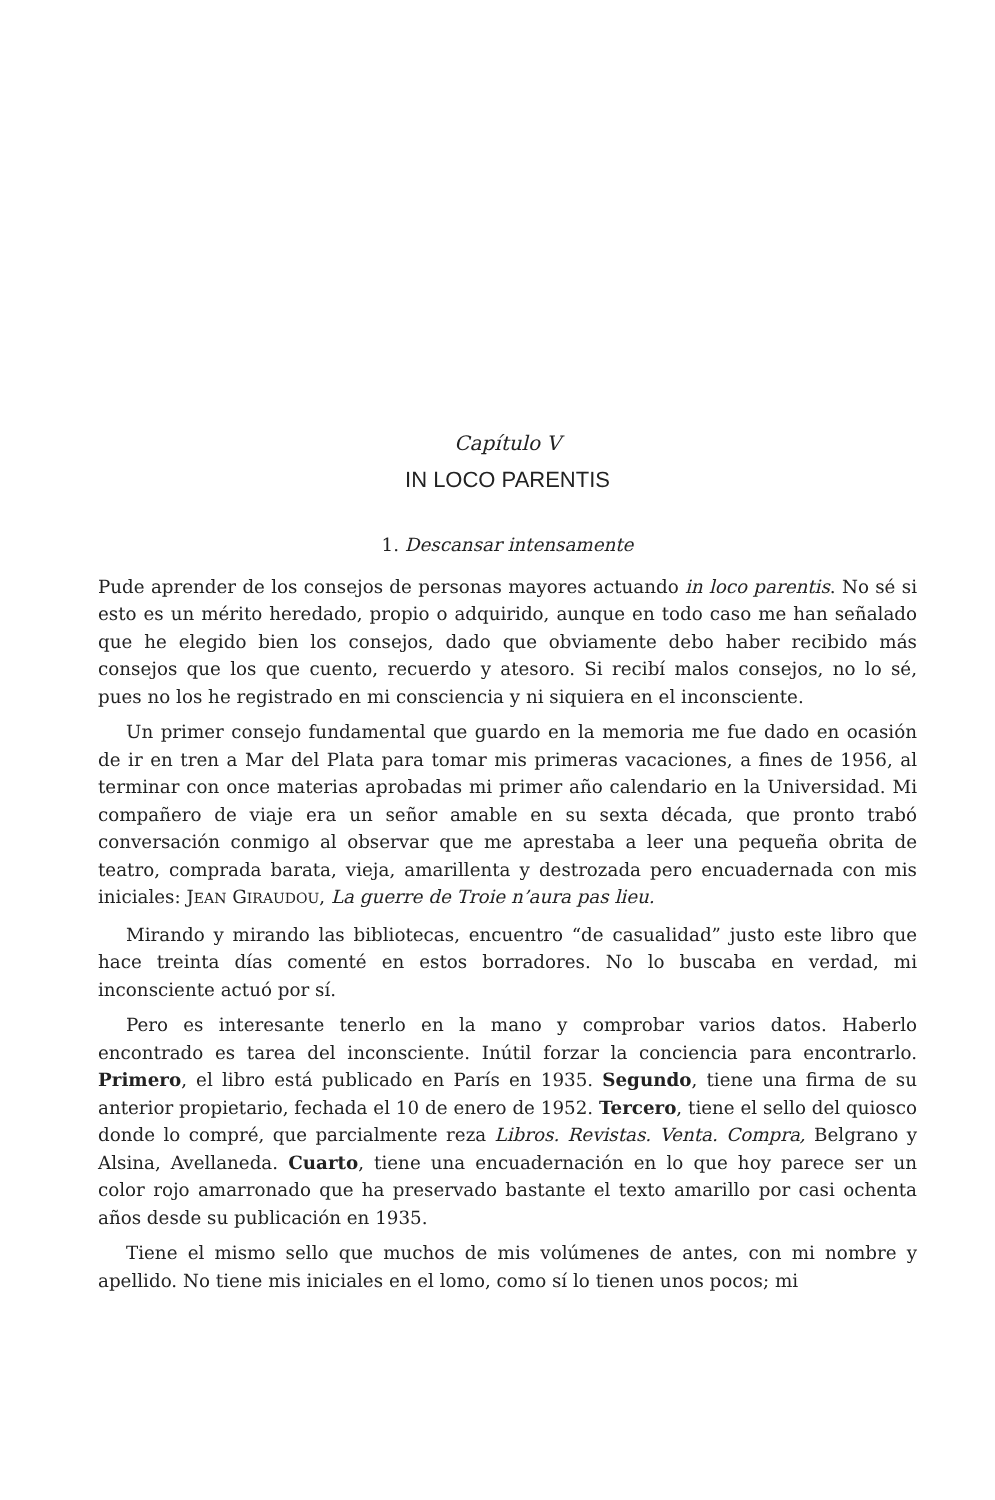Capítulo V
IN LOCO PARENTIS
1. Descansar intensamente
Pude aprender de los consejos de personas mayores actuando in loco parentis. No sé si esto es un mérito heredado, propio o adquirido, aunque en todo caso me han señalado que he elegido bien los consejos, dado que obviamente debo haber recibido más consejos que los que cuento, recuerdo y atesoro. Si recibí malos consejos, no lo sé, pues no los he registrado en mi consciencia y ni siquiera en el inconsciente.
Un primer consejo fundamental que guardo en la memoria me fue dado en ocasión de ir en tren a Mar del Plata para tomar mis primeras vacaciones, a fines de 1956, al terminar con once materias aprobadas mi primer año calendario en la Universidad. Mi compañero de viaje era un señor amable en su sexta década, que pronto trabó conversación conmigo al observar que me aprestaba a leer una pequeña obrita de teatro, comprada barata, vieja, amarillenta y destrozada pero encuadernada con mis iniciales: JEAN GIRAUDOU, La guerre de Troie n’aura pas lieu.
Mirando y mirando las bibliotecas, encuentro “de casualidad” justo este libro que hace treinta días comenté en estos borradores. No lo buscaba en verdad, mi inconsciente actuó por sí.
Pero es interesante tenerlo en la mano y comprobar varios datos. Haberlo encontrado es tarea del inconsciente. Inútil forzar la conciencia para encontrarlo. Primero, el libro está publicado en París en 1935. Segundo, tiene una firma de su anterior propietario, fechada el 10 de enero de 1952. Tercero, tiene el sello del quiosco donde lo compré, que parcialmente reza Libros. Revistas. Venta. Compra, Belgrano y Alsina, Avellaneda. Cuarto, tiene una encuadernación en lo que hoy parece ser un color rojo amarronado que ha preservado bastante el texto amarillo por casi ochenta años desde su publicación en 1935.
Tiene el mismo sello que muchos de mis volúmenes de antes, con mi nombre y apellido. No tiene mis iniciales en el lomo, como sí lo tienen unos pocos; mi